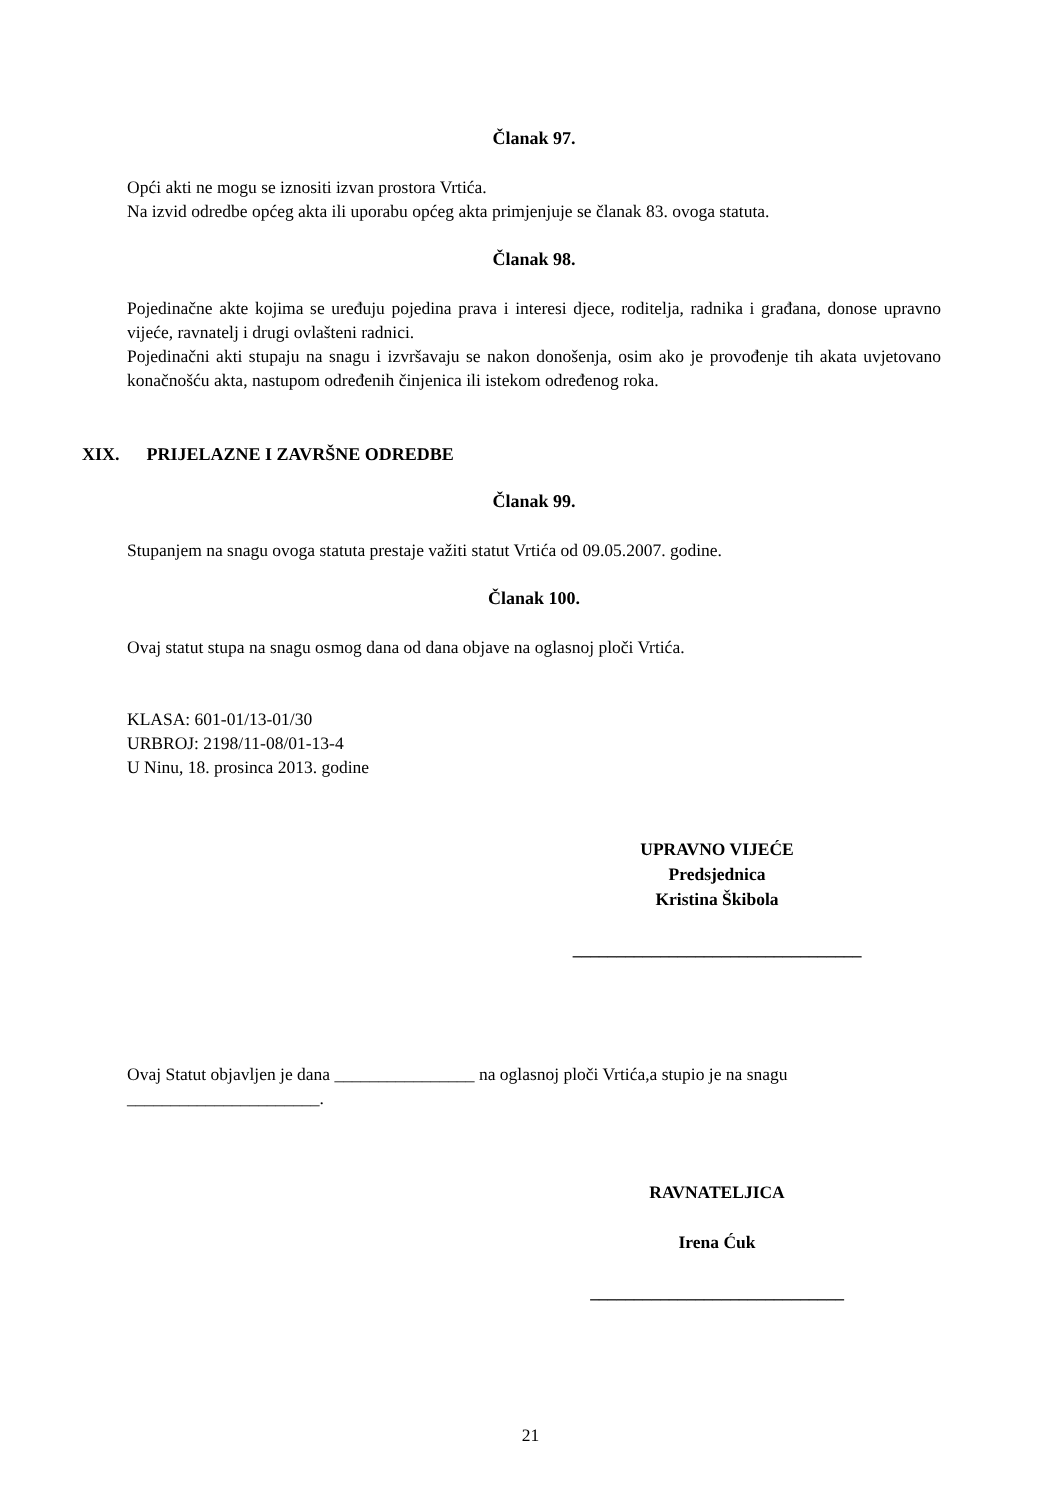Članak 97.
Opći akti ne mogu se iznositi izvan prostora Vrtića.
Na izvid odredbe općeg akta ili uporabu općeg akta primjenjuje se članak 83. ovoga statuta.
Članak 98.
Pojedinačne akte kojima se uređuju pojedina prava i interesi djece, roditelja, radnika i građana, donose upravno vijeće, ravnatelj i drugi ovlašteni radnici.
Pojedinačni akti stupaju na snagu i izvršavaju se nakon donošenja, osim ako je provođenje tih akata uvjetovano konačnošću akta, nastupom određenih činjenica ili istekom određenog roka.
XIX. PRIJELAZNE I ZAVRŠNE ODREDBE
Članak 99.
Stupanjem na snagu ovoga statuta prestaje važiti statut Vrtića od 09.05.2007. godine.
Članak 100.
Ovaj statut stupa na snagu osmog dana od dana objave na oglasnoj ploči Vrtića.
KLASA: 601-01/13-01/30
URBROJ: 2198/11-08/01-13-4
U Ninu, 18. prosinca 2013. godine
UPRAVNO VIJEĆE
Predsjednica
Kristina Škibola
_________________________________
Ovaj Statut objavljen je dana ________________ na oglasnoj ploči Vrtića,a stupio je na snagu ______________________.
RAVNATELJICA
Irena Ćuk
_____________________________
21